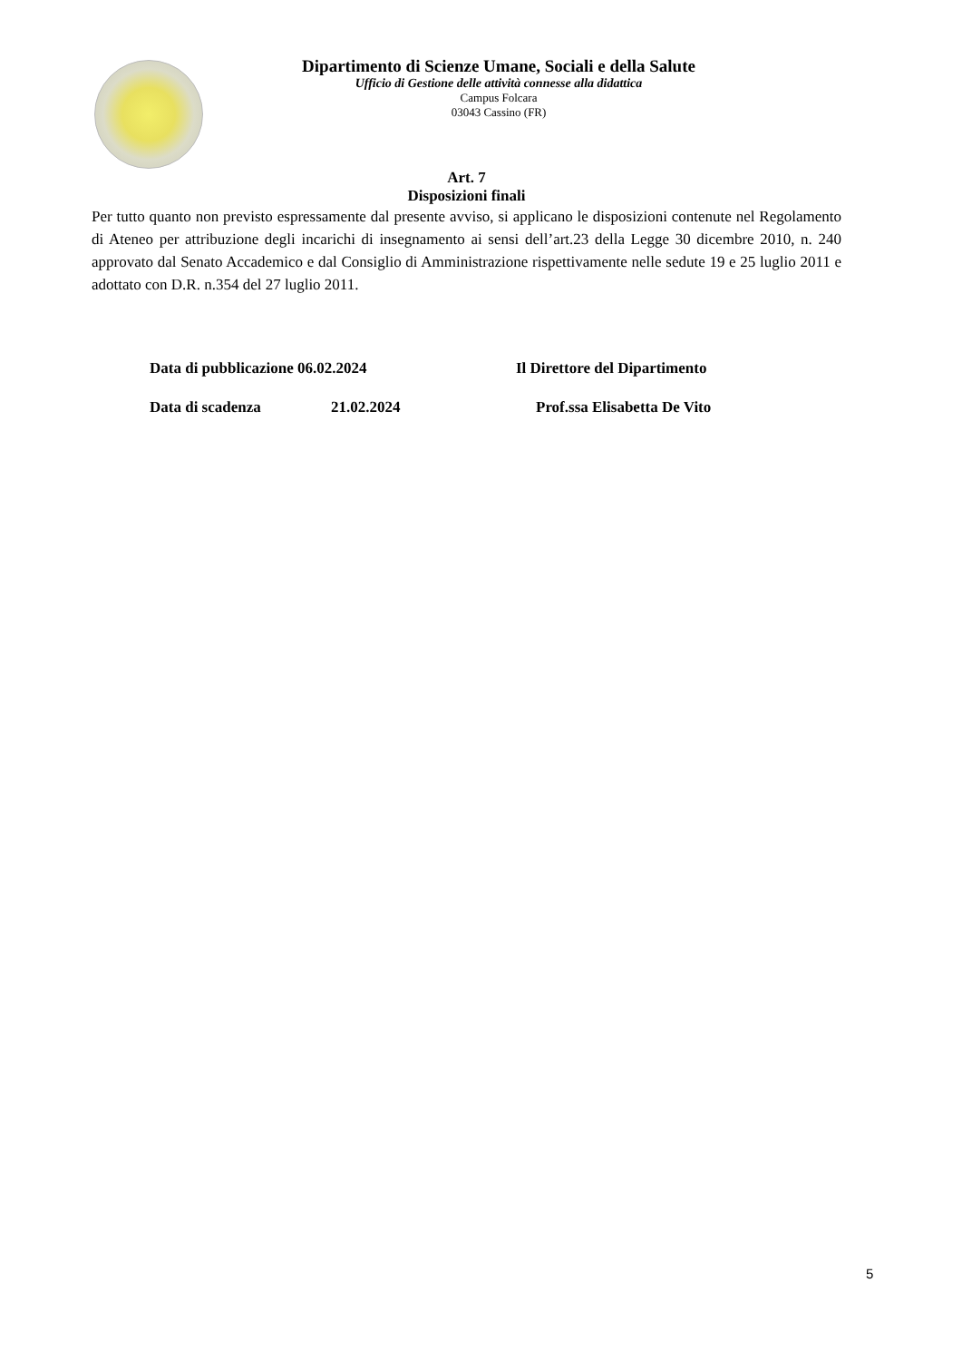Dipartimento di Scienze Umane, Sociali e della Salute
Ufficio di Gestione delle attività connesse alla didattica
Campus Folcara
03043 Cassino (FR)
Art. 7
Disposizioni finali
Per tutto quanto non previsto espressamente dal presente avviso, si applicano le disposizioni contenute nel Regolamento di Ateneo per attribuzione degli incarichi di insegnamento ai sensi dell’art.23 della Legge 30 dicembre 2010, n. 240 approvato dal Senato Accademico e dal Consiglio di Amministrazione rispettivamente nelle sedute 19 e 25 luglio 2011 e adottato con D.R. n.354 del 27 luglio 2011.
Data di pubblicazione 06.02.2024 Il Direttore del Dipartimento
Data di scadenza 21.02.2024 Prof.ssa Elisabetta De Vito
5